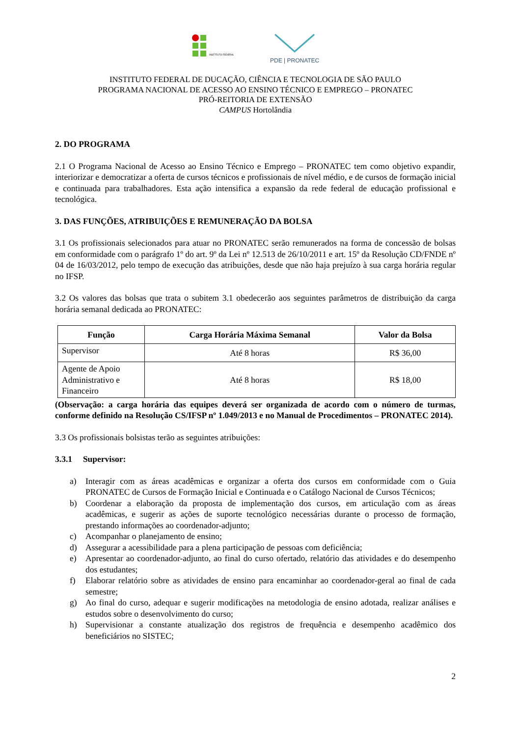INSTITUTO FEDERAL
PDE | PRONATEC
INSTITUTO FEDERAL DE DUCAÇÃO, CIÊNCIA E TECNOLOGIA DE SÃO PAULO
PROGRAMA NACIONAL DE ACESSO AO ENSINO TÉCNICO E EMPREGO – PRONATEC
PRÓ-REITORIA DE EXTENSÃO
CAMPUS Hortolândia
2. DO PROGRAMA
2.1 O Programa Nacional de Acesso ao Ensino Técnico e Emprego – PRONATEC tem como objetivo expandir, interiorizar e democratizar a oferta de cursos técnicos e profissionais de nível médio, e de cursos de formação inicial e continuada para trabalhadores. Esta ação intensifica a expansão da rede federal de educação profissional e tecnológica.
3. DAS FUNÇÕES, ATRIBUIÇÕES E REMUNERAÇÃO DA BOLSA
3.1 Os profissionais selecionados para atuar no PRONATEC serão remunerados na forma de concessão de bolsas em conformidade com o parágrafo 1º do art. 9º da Lei nº 12.513 de 26/10/2011 e art. 15º da Resolução CD/FNDE nº 04 de 16/03/2012, pelo tempo de execução das atribuições, desde que não haja prejuízo à sua carga horária regular no IFSP.
3.2 Os valores das bolsas que trata o subitem 3.1 obedecerão aos seguintes parâmetros de distribuição da carga horária semanal dedicada ao PRONATEC:
| Função | Carga Horária Máxima Semanal | Valor da Bolsa |
| --- | --- | --- |
| Supervisor | Até 8 horas | R$ 36,00 |
| Agente de Apoio Administrativo e Financeiro | Até 8 horas | R$ 18,00 |
(Observação: a carga horária das equipes deverá ser organizada de acordo com o número de turmas, conforme definido na Resolução CS/IFSP nº 1.049/2013 e no Manual de Procedimentos – PRONATEC 2014).
3.3 Os profissionais bolsistas terão as seguintes atribuições:
3.3.1 Supervisor:
a) Interagir com as áreas acadêmicas e organizar a oferta dos cursos em conformidade com o Guia PRONATEC de Cursos de Formação Inicial e Continuada e o Catálogo Nacional de Cursos Técnicos;
b) Coordenar a elaboração da proposta de implementação dos cursos, em articulação com as áreas acadêmicas, e sugerir as ações de suporte tecnológico necessárias durante o processo de formação, prestando informações ao coordenador-adjunto;
c) Acompanhar o planejamento de ensino;
d) Assegurar a acessibilidade para a plena participação de pessoas com deficiência;
e) Apresentar ao coordenador-adjunto, ao final do curso ofertado, relatório das atividades e do desempenho dos estudantes;
f) Elaborar relatório sobre as atividades de ensino para encaminhar ao coordenador-geral ao final de cada semestre;
g) Ao final do curso, adequar e sugerir modificações na metodologia de ensino adotada, realizar análises e estudos sobre o desenvolvimento do curso;
h) Supervisionar a constante atualização dos registros de frequência e desempenho acadêmico dos beneficiários no SISTEC;
2